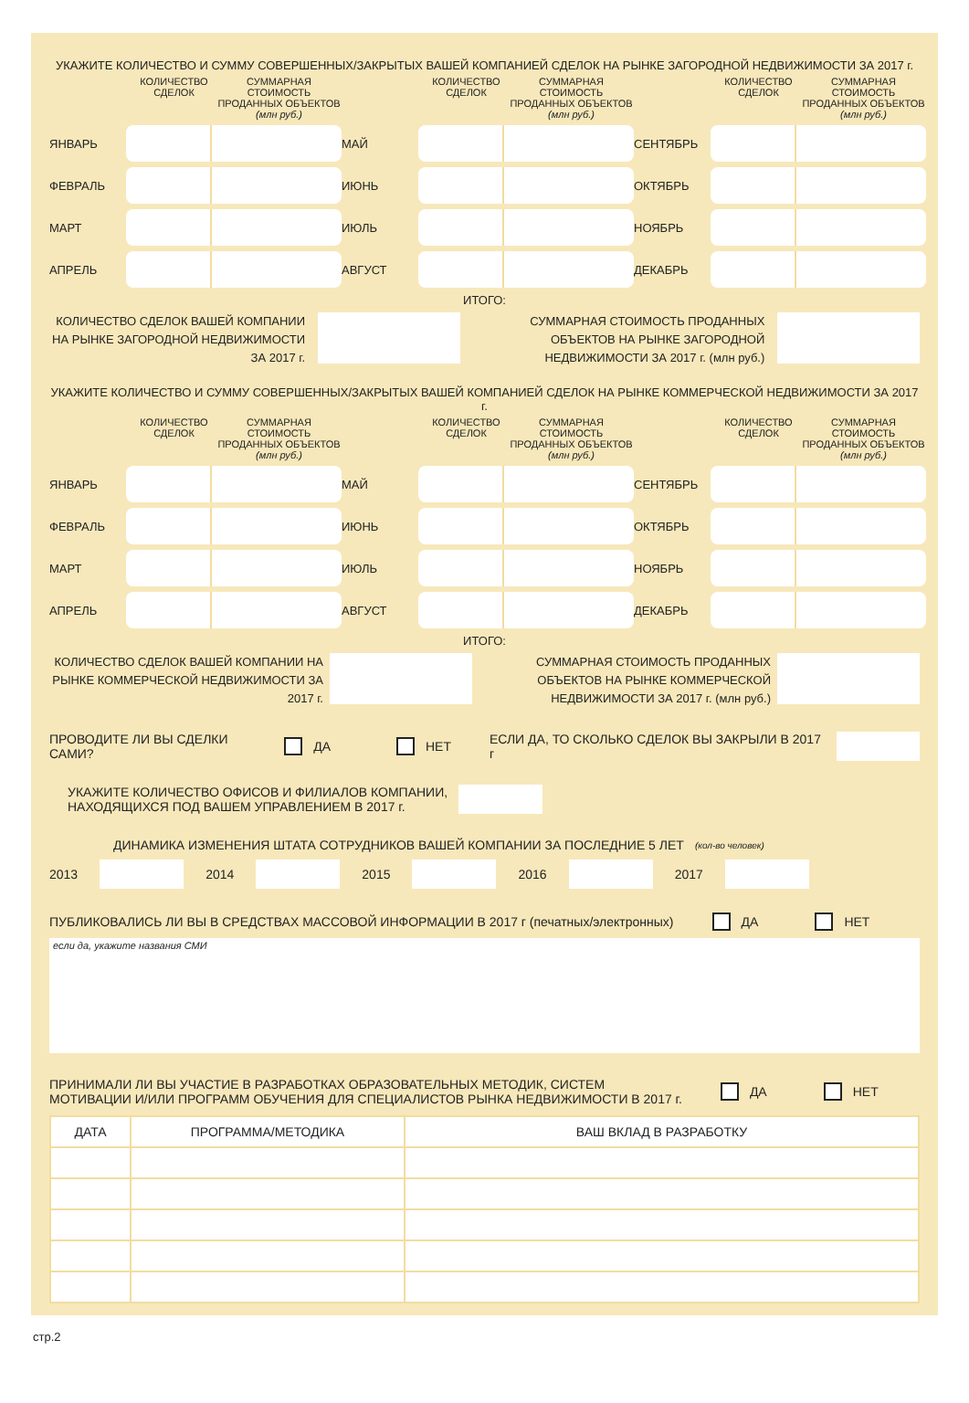УКАЖИТЕ КОЛИЧЕСТВО И СУММУ СОВЕРШЕННЫХ/ЗАКРЫТЫХ ВАШЕЙ КОМПАНИЕЙ СДЕЛОК НА РЫНКЕ ЗАГОРОДНОЙ НЕДВИЖИМОСТИ ЗА 2017 г.
КОЛИЧЕСТВО СДЕЛОК
СУММАРНАЯ СТОИМОСТЬ ПРОДАННЫХ ОБЪЕКТОВ (млн руб.)
ЯНВАРЬ
ФЕВРАЛЬ
МАРТ
АПРЕЛЬ
КОЛИЧЕСТВО СДЕЛОК
СУММАРНАЯ СТОИМОСТЬ ПРОДАННЫХ ОБЪЕКТОВ (млн руб.)
МАЙ
ИЮНЬ
ИЮЛЬ
АВГУСТ
КОЛИЧЕСТВО СДЕЛОК
СУММАРНАЯ СТОИМОСТЬ ПРОДАННЫХ ОБЪЕКТОВ (млн руб.)
СЕНТЯБРЬ
ОКТЯБРЬ
НОЯБРЬ
ДЕКАБРЬ
ИТОГО:
КОЛИЧЕСТВО СДЕЛОК ВАШЕЙ КОМПАНИИ НА РЫНКЕ ЗАГОРОДНОЙ НЕДВИЖИМОСТИ ЗА 2017 г.
СУММАРНАЯ СТОИМОСТЬ ПРОДАННЫХ ОБЪЕКТОВ НА РЫНКЕ ЗАГОРОДНОЙ НЕДВИЖИМОСТИ ЗА 2017 г. (млн руб.)
УКАЖИТЕ КОЛИЧЕСТВО И СУММУ СОВЕРШЕННЫХ/ЗАКРЫТЫХ ВАШЕЙ КОМПАНИЕЙ СДЕЛОК НА РЫНКЕ КОММЕРЧЕСКОЙ НЕДВИЖИМОСТИ ЗА 2017 г.
КОЛИЧЕСТВО СДЕЛОК
СУММАРНАЯ СТОИМОСТЬ ПРОДАННЫХ ОБЪЕКТОВ (млн руб.)
ЯНВАРЬ
ФЕВРАЛЬ
МАРТ
АПРЕЛЬ
КОЛИЧЕСТВО СДЕЛОК
СУММАРНАЯ СТОИМОСТЬ ПРОДАННЫХ ОБЪЕКТОВ (млн руб.)
МАЙ
ИЮНЬ
ИЮЛЬ
АВГУСТ
КОЛИЧЕСТВО СДЕЛОК
СУММАРНАЯ СТОИМОСТЬ ПРОДАННЫХ ОБЪЕКТОВ (млн руб.)
СЕНТЯБРЬ
ОКТЯБРЬ
НОЯБРЬ
ДЕКАБРЬ
ИТОГО:
КОЛИЧЕСТВО СДЕЛОК ВАШЕЙ КОМПАНИИ НА РЫНКЕ КОММЕРЧЕСКОЙ НЕДВИЖИМОСТИ ЗА 2017 г.
СУММАРНАЯ СТОИМОСТЬ ПРОДАННЫХ ОБЪЕКТОВ НА РЫНКЕ КОММЕРЧЕСКОЙ НЕДВИЖИМОСТИ ЗА 2017 г. (млн руб.)
ПРОВОДИТЕ ЛИ ВЫ СДЕЛКИ САМИ? ДА НЕТ ЕСЛИ ДА, ТО СКОЛЬКО СДЕЛОК ВЫ ЗАКРЫЛИ В 2017 г
УКАЖИТЕ КОЛИЧЕСТВО ОФИСОВ И ФИЛИАЛОВ КОМПАНИИ,
НАХОДЯЩИХСЯ ПОД ВАШЕМ УПРАВЛЕНИЕМ В 2017 г.
ДИНАМИКА ИЗМЕНЕНИЯ ШТАТА СОТРУДНИКОВ ВАШЕЙ КОМПАНИИ ЗА ПОСЛЕДНИЕ 5 ЛЕТ (кол-во человек)
2013 2014 2015 2016 2017
ПУБЛИКОВАЛИСЬ ЛИ ВЫ В СРЕДСТВАХ МАССОВОЙ ИНФОРМАЦИИ В 2017 г (печатных/электронных) ДА НЕТ
если да, укажите названия СМИ
ПРИНИМАЛИ ЛИ ВЫ УЧАСТИЕ В РАЗРАБОТКАХ ОБРАЗОВАТЕЛЬНЫХ МЕТОДИК, СИСТЕМ
МОТИВАЦИИ И/ИЛИ ПРОГРАММ ОБУЧЕНИЯ ДЛЯ СПЕЦИАЛИСТОВ РЫНКА НЕДВИЖИМОСТИ В 2017 г. ДА НЕТ
| ДАТА | ПРОГРАММА/МЕТОДИКА | ВАШ ВКЛАД В РАЗРАБОТКУ |
| --- | --- | --- |
стр.2